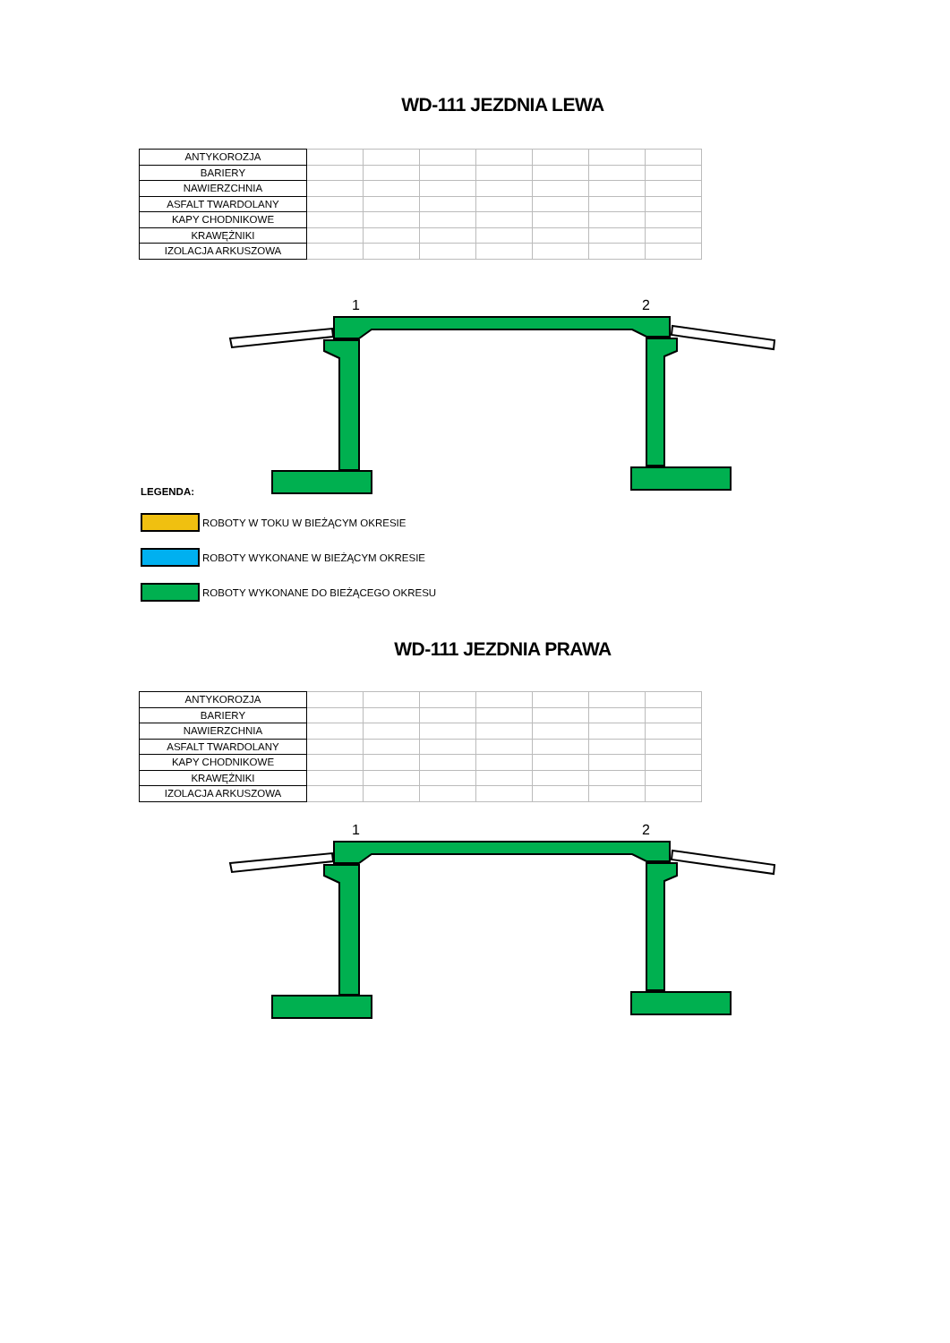WD-111 JEZDNIA LEWA
| ANTYKOROZJA | | | | | | | |
| BARIERY | | | | | | | |
| NAWIERZCHNIA | | | | | | | |
| ASFALT TWARDOLANY | | | | | | | |
| KAPY CHODNIKOWE | | | | | | | |
| KRAWĘŻNIKI | | | | | | | |
| IZOLACJA ARKUSZOWA | | | | | | | |
1
2
LEGENDA:
ROBOTY W TOKU W BIEŻĄCYM OKRESIE
ROBOTY WYKONANE W BIEŻĄCYM OKRESIE
ROBOTY WYKONANE DO BIEŻĄCEGO OKRESU
WD-111 JEZDNIA PRAWA
| ANTYKOROZJA | | | | | | | |
| BARIERY | | | | | | | |
| NAWIERZCHNIA | | | | | | | |
| ASFALT TWARDOLANY | | | | | | | |
| KAPY CHODNIKOWE | | | | | | | |
| KRAWĘŻNIKI | | | | | | | |
| IZOLACJA ARKUSZOWA | | | | | | | |
1
2